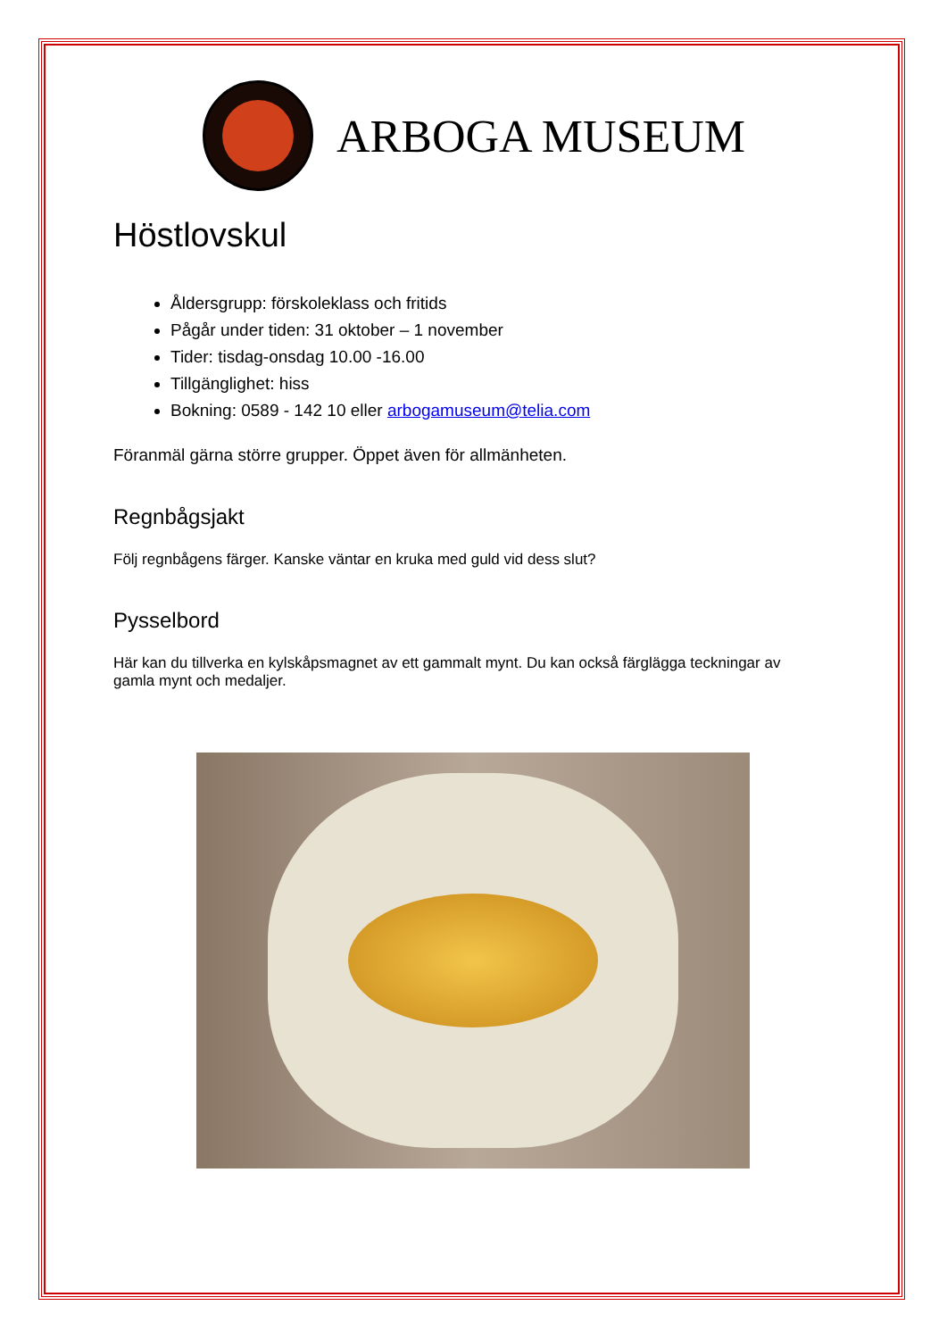ARBOGA MUSEUM
Höstlovskul
Åldersgrupp: förskoleklass och fritids
Pågår under tiden: 31 oktober – 1 november
Tider: tisdag-onsdag 10.00 -16.00
Tillgänglighet: hiss
Bokning: 0589 - 142 10 eller arbogamuseum@telia.com
Föranmäl gärna större grupper. Öppet även för allmänheten.
Regnbågsjakt
Följ regnbågens färger. Kanske väntar en kruka med guld vid dess slut?
Pysselbord
Här kan du tillverka en kylskåpsmagnet av ett gammalt mynt. Du kan också färglägga teckningar av gamla mynt och medaljer.